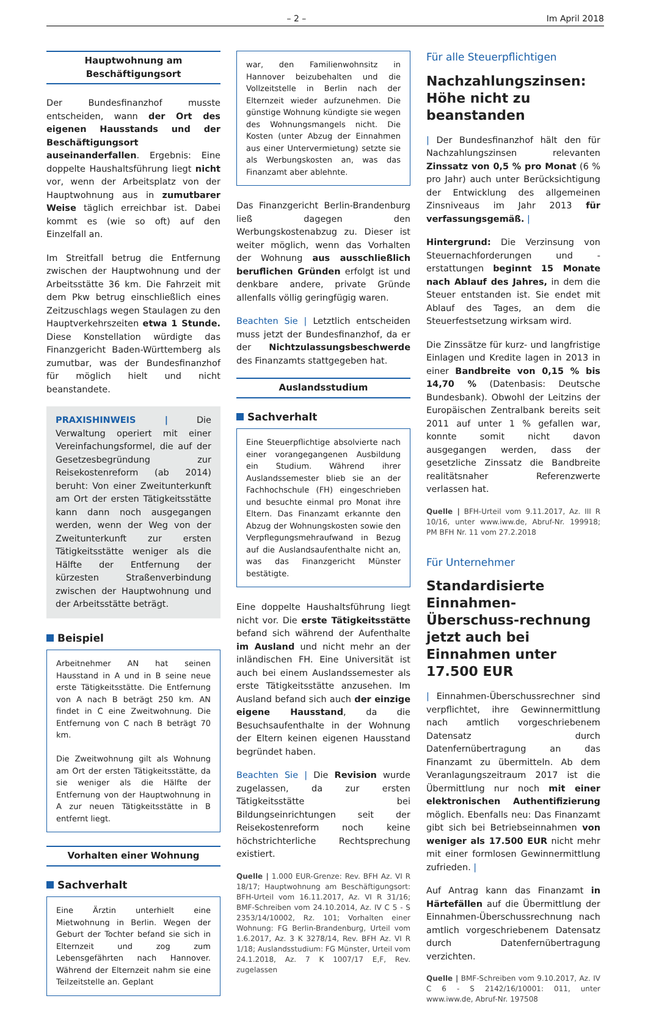– 2 – Im April 2018
Hauptwohnung am
Beschäftigungsort
Der Bundesfinanzhof musste entscheiden, wann der Ort des eigenen Hausstands und der Beschäftigungsort auseinanderfallen. Ergebnis: Eine doppelte Haushaltsführung liegt nicht vor, wenn der Arbeitsplatz von der Hauptwohnung aus in zumutbarer Weise täglich erreichbar ist. Dabei kommt es (wie so oft) auf den Einzelfall an.
Im Streitfall betrug die Entfernung zwischen der Hauptwohnung und der Arbeitsstätte 36 km. Die Fahrzeit mit dem Pkw betrug einschließlich eines Zeitzuschlags wegen Staulagen zu den Hauptverkehrszeiten etwa 1 Stunde. Diese Konstellation würdigte das Finanzgericht Baden-Württemberg als zumutbar, was der Bundesfinanzhof für möglich hielt und nicht beanstandete.
PRAXISHINWEIS | Die Verwaltung operiert mit einer Vereinfachungsformel, die auf der Gesetzesbegründung zur Reisekostenreform (ab 2014) beruht: Von einer Zweitunterkunft am Ort der ersten Tätigkeitsstätte kann dann noch ausgegangen werden, wenn der Weg von der Zweitunterkunft zur ersten Tätigkeitsstätte weniger als die Hälfte der Entfernung der kürzesten Straßenverbindung zwischen der Hauptwohnung und der Arbeitsstätte beträgt.
Beispiel
Arbeitnehmer AN hat seinen Hausstand in A und in B seine neue erste Tätigkeitsstätte. Die Entfernung von A nach B beträgt 250 km. AN findet in C eine Zweitwohnung. Die Entfernung von C nach B beträgt 70 km.
Die Zweitwohnung gilt als Wohnung am Ort der ersten Tätigkeitsstätte, da sie weniger als die Hälfte der Entfernung von der Hauptwohnung in A zur neuen Tätigkeitsstätte in B entfernt liegt.
Vorhalten einer Wohnung
Sachverhalt
Eine Ärztin unterhielt eine Mietwohnung in Berlin. Wegen der Geburt der Tochter befand sie sich in Elternzeit und zog zum Lebensgefährten nach Hannover. Während der Elternzeit nahm sie eine Teilzeitstelle an. Geplant
war, den Familienwohnsitz in Hannover beizubehalten und die Vollzeitstelle in Berlin nach der Elternzeit wieder aufzunehmen. Die günstige Wohnung kündigte sie wegen des Wohnungsmangels nicht. Die Kosten (unter Abzug der Einnahmen aus einer Untervermietung) setzte sie als Werbungskosten an, was das Finanzamt aber ablehnte.
Das Finanzgericht Berlin-Brandenburg ließ dagegen den Werbungskostenabzug zu. Dieser ist weiter möglich, wenn das Vorhalten der Wohnung aus ausschließlich beruflichen Gründen erfolgt ist und denkbare andere, private Gründe allenfalls völlig geringfügig waren.
Beachten Sie | Letztlich entscheiden muss jetzt der Bundesfinanzhof, da er der Nichtzulassungsbeschwerde des Finanzamts stattgegeben hat.
Auslandsstudium
Sachverhalt
Eine Steuerpflichtige absolvierte nach einer vorangegangenen Ausbildung ein Studium. Während ihrer Auslandssemester blieb sie an der Fachhochschule (FH) eingeschrieben und besuchte einmal pro Monat ihre Eltern. Das Finanzamt erkannte den Abzug der Wohnungskosten sowie den Verpflegungsmehraufwand in Bezug auf die Auslandsaufenthalte nicht an, was das Finanzgericht Münster bestätigte.
Eine doppelte Haushaltsführung liegt nicht vor. Die erste Tätigkeitsstätte befand sich während der Aufenthalte im Ausland und nicht mehr an der inländischen FH. Eine Universität ist auch bei einem Auslandssemester als erste Tätigkeitsstätte anzusehen. Im Ausland befand sich auch der einzige eigene Hausstand, da die Besuchsaufenthalte in der Wohnung der Eltern keinen eigenen Hausstand begründet haben.
Beachten Sie | Die Revision wurde zugelassen, da zur ersten Tätigkeitsstätte bei Bildungseinrichtungen seit der Reisekostenreform noch keine höchstrichterliche Rechtsprechung existiert.
Quelle | 1.000 EUR-Grenze: Rev. BFH Az. VI R 18/17; Hauptwohnung am Beschäftigungsort: BFH-Urteil vom 16.11.2017, Az. VI R 31/16; BMF-Schreiben vom 24.10.2014, Az. IV C 5 - S 2353/14/10002, Rz. 101; Vorhalten einer Wohnung: FG Berlin-Brandenburg, Urteil vom 1.6.2017, Az. 3 K 3278/14, Rev. BFH Az. VI R 1/18; Auslandsstudium: FG Münster, Urteil vom 24.1.2018, Az. 7 K 1007/17 E,F, Rev. zugelassen
Für alle Steuerpflichtigen
Nachzahlungszinsen: Höhe nicht zu beanstanden
| Der Bundesfinanzhof hält den für Nachzahlungszinsen relevanten Zinssatz von 0,5 % pro Monat (6 % pro Jahr) auch unter Berücksichtigung der Entwicklung des allgemeinen Zinsniveaus im Jahr 2013 für verfassungsgemäß. |
Hintergrund: Die Verzinsung von Steuernachforderungen und -erstattungen beginnt 15 Monate nach Ablauf des Jahres, in dem die Steuer entstanden ist. Sie endet mit Ablauf des Tages, an dem die Steuerfestsetzung wirksam wird.
Die Zinssätze für kurz- und langfristige Einlagen und Kredite lagen in 2013 in einer Bandbreite von 0,15 % bis 14,70 % (Datenbasis: Deutsche Bundesbank). Obwohl der Leitzins der Europäischen Zentralbank bereits seit 2011 auf unter 1 % gefallen war, konnte somit nicht davon ausgegangen werden, dass der gesetzliche Zinssatz die Bandbreite realitätsnaher Referenzwerte verlassen hat.
Quelle | BFH-Urteil vom 9.11.2017, Az. III R 10/16, unter www.iww.de, Abruf-Nr. 199918; PM BFH Nr. 11 vom 27.2.2018
Für Unternehmer
Standardisierte Einnahmen-Überschuss-rechnung jetzt auch bei Einnahmen unter 17.500 EUR
| Einnahmen-Überschussrechner sind verpflichtet, ihre Gewinnermittlung nach amtlich vorgeschriebenem Datensatz durch Datenfernübertragung an das Finanzamt zu übermitteln. Ab dem Veranlagungszeitraum 2017 ist die Übermittlung nur noch mit einer elektronischen Authentifizierung möglich. Ebenfalls neu: Das Finanzamt gibt sich bei Betriebseinnahmen von weniger als 17.500 EUR nicht mehr mit einer formlosen Gewinnermittlung zufrieden. |
Auf Antrag kann das Finanzamt in Härtefällen auf die Übermittlung der Einnahmen-Überschussrechnung nach amtlich vorgeschriebenem Datensatz durch Datenfernübertragung verzichten.
Quelle | BMF-Schreiben vom 9.10.2017, Az. IV C 6 - S 2142/16/10001: 011, unter www.iww.de, Abruf-Nr. 197508